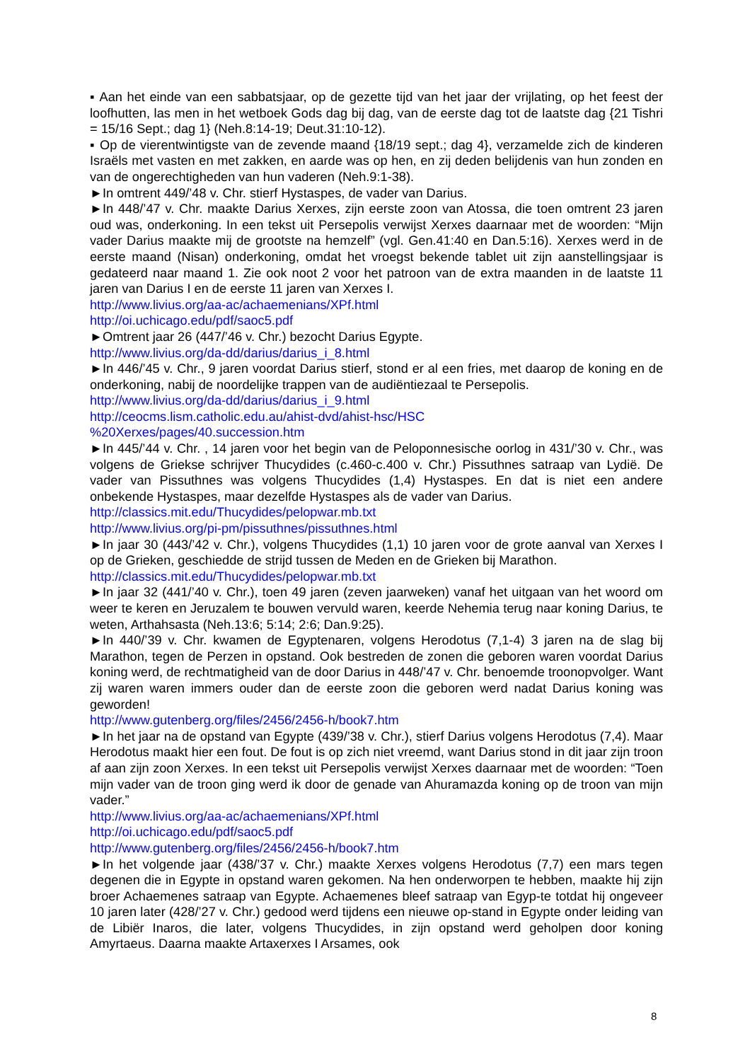▪ Aan het einde van een sabbatsjaar, op de gezette tijd van het jaar der vrijlating, op het feest der loofhutten, las men in het wetboek Gods dag bij dag, van de eerste dag tot de laatste dag {21 Tishri = 15/16 Sept.; dag 1} (Neh.8:14-19; Deut.31:10-12).
▪ Op de vierentwintigste van de zevende maand {18/19 sept.; dag 4}, verzamelde zich de kinderen Israëls met vasten en met zakken, en aarde was op hen, en zij deden belijdenis van hun zonden en van de ongerechtigheden van hun vaderen (Neh.9:1-38).
►In omtrent 449/’48 v. Chr. stierf Hystaspes, de vader van Darius.
►In 448/’47 v. Chr. maakte Darius Xerxes, zijn eerste zoon van Atossa, die toen omtrent 23 jaren oud was, onderkoning. In een tekst uit Persepolis verwijst Xerxes daarnaar met de woorden: “Mijn vader Darius maakte mij de grootste na hemzelf” (vgl. Gen.41:40 en Dan.5:16). Xerxes werd in de eerste maand (Nisan) onderkoning, omdat het vroegst bekende tablet uit zijn aanstellingsjaar is gedateerd naar maand 1. Zie ook noot 2 voor het patroon van de extra maanden in de laatste 11 jaren van Darius I en de eerste 11 jaren van Xerxes I.
http://www.livius.org/aa-ac/achaemenians/XPf.html
http://oi.uchicago.edu/pdf/saoc5.pdf
►Omtrent jaar 26 (447/’46 v. Chr.) bezocht Darius Egypte.
http://www.livius.org/da-dd/darius/darius_i_8.html
►In 446/’45 v. Chr., 9 jaren voordat Darius stierf, stond er al een fries, met daarop de koning en de onderkoning, nabij de noordelijke trappen van de audiëntiezaal te Persepolis.
http://www.livius.org/da-dd/darius/darius_i_9.html
http://ceocms.lism.catholic.edu.au/ahist-dvd/ahist-hsc/HSC
%20Xerxes/pages/40.succession.htm
►In 445/’44 v. Chr. , 14 jaren voor het begin van de Peloponnesische oorlog in 431/’30 v. Chr., was volgens de Griekse schrijver Thucydides (c.460-c.400 v. Chr.) Pissuthnes satraap van Lydië. De vader van Pissuthnes was volgens Thucydides (1,4) Hystaspes. En dat is niet een andere onbekende Hystaspes, maar dezelfde Hystaspes als de vader van Darius.
http://classics.mit.edu/Thucydides/pelopwar.mb.txt
http://www.livius.org/pi-pm/pissuthnes/pissuthnes.html
►In jaar 30 (443/’42 v. Chr.), volgens Thucydides (1,1) 10 jaren voor de grote aanval van Xerxes I op de Grieken, geschiedde de strijd tussen de Meden en de Grieken bij Marathon.
http://classics.mit.edu/Thucydides/pelopwar.mb.txt
►In jaar 32 (441/’40 v. Chr.), toen 49 jaren (zeven jaarweken) vanaf het uitgaan van het woord om weer te keren en Jeruzalem te bouwen vervuld waren, keerde Nehemia terug naar koning Darius, te weten, Arthahsasta (Neh.13:6; 5:14; 2:6; Dan.9:25).
►In 440/’39 v. Chr. kwamen de Egyptenaren, volgens Herodotus (7,1-4) 3 jaren na de slag bij Marathon, tegen de Perzen in opstand. Ook bestreden de zonen die geboren waren voordat Darius koning werd, de rechtmatigheid van de door Darius in 448/’47 v. Chr. benoemde troonopvolger. Want zij waren waren immers ouder dan de eerste zoon die geboren werd nadat Darius koning was geworden!
http://www.gutenberg.org/files/2456/2456-h/book7.htm
►In het jaar na de opstand van Egypte (439/’38 v. Chr.), stierf Darius volgens Herodotus (7,4). Maar Herodotus maakt hier een fout. De fout is op zich niet vreemd, want Darius stond in dit jaar zijn troon af aan zijn zoon Xerxes. In een tekst uit Persepolis verwijst Xerxes daarnaar met de woorden: “Toen mijn vader van de troon ging werd ik door de genade van Ahuramazda koning op de troon van mijn vader.”
http://www.livius.org/aa-ac/achaemenians/XPf.html
http://oi.uchicago.edu/pdf/saoc5.pdf
http://www.gutenberg.org/files/2456/2456-h/book7.htm
►In het volgende jaar (438/’37 v. Chr.) maakte Xerxes volgens Herodotus (7,7) een mars tegen degenen die in Egypte in opstand waren gekomen. Na hen onderworpen te hebben, maakte hij zijn broer Achaemenes satraap van Egypte. Achaemenes bleef satraap van Egyp-te totdat hij ongeveer 10 jaren later (428/’27 v. Chr.) gedood werd tijdens een nieuwe op-stand in Egypte onder leiding van de Libiër Inaros, die later, volgens Thucydides, in zijn opstand werd geholpen door koning Amyrtaeus. Daarna maakte Artaxerxes I Arsames, ook
8